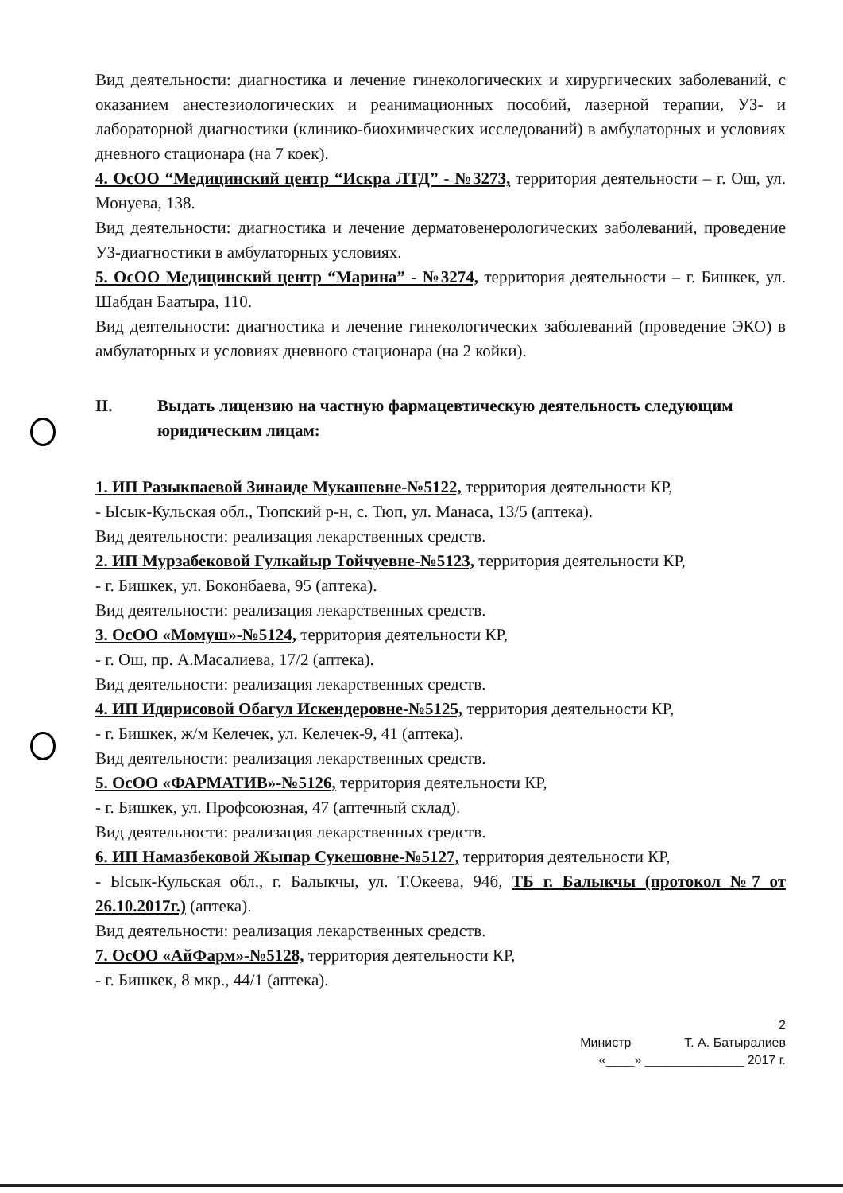Вид деятельности: диагностика и лечение гинекологических и хирургических заболеваний, с оказанием анестезиологических и реанимационных пособий, лазерной терапии, УЗ- и лабораторной диагностики (клинико-биохимических исследований) в амбулаторных и условиях дневного стационара (на 7 коек).
4. ОсОО “Медицинский центр “Искра ЛТД” - №3273, территория деятельности – г. Ош, ул. Монуева, 138.
Вид деятельности: диагностика и лечение дерматовенерологических заболеваний, проведение УЗ-диагностики в амбулаторных условиях.
5. ОсОО Медицинский центр “Марина” - №3274, территория деятельности – г. Бишкек, ул. Шабдан Баатыра, 110.
Вид деятельности: диагностика и лечение гинекологических заболеваний (проведение ЭКО) в амбулаторных и условиях дневного стационара (на 2 койки).
II. Выдать лицензию на частную фармацевтическую деятельность следующим юридическим лицам:
1. ИП Разыкпаевой Зинаиде Мукашевне-№5122, территория деятельности КР,
- Ысык-Кульская обл., Тюпский р-н, с. Тюп, ул. Манаса, 13/5 (аптека).
Вид деятельности: реализация лекарственных средств.
2. ИП Мурзабековой Гулкайыр Тойчуевне-№5123, территория деятельности КР,
- г. Бишкек, ул. Боконбаева, 95 (аптека).
Вид деятельности: реализация лекарственных средств.
3. ОсОО «Момуш»-№5124, территория деятельности КР,
- г. Ош, пр. А.Масалиева, 17/2 (аптека).
Вид деятельности: реализация лекарственных средств.
4. ИП Идирисовой Обагул Искендеровне-№5125, территория деятельности КР,
- г. Бишкек, ж/м Келечек, ул. Келечек-9, 41 (аптека).
Вид деятельности: реализация лекарственных средств.
5. ОсОО «ФАРМАТИВ»-№5126, территория деятельности КР,
- г. Бишкек, ул. Профсоюзная, 47 (аптечный склад).
Вид деятельности: реализация лекарственных средств.
6. ИП Намазбековой Жыпар Сукешовне-№5127, территория деятельности КР,
- Ысык-Кульская обл., г. Балыкчы, ул. Т.Океева, 94б, ТБ г. Балыкчы (протокол №7 от 26.10.2017г.) (аптека).
Вид деятельности: реализация лекарственных средств.
7. ОсОО «АйФарм»-№5128, территория деятельности КР,
- г. Бишкек, 8 мкр., 44/1 (аптека).
2
Министр Т. А. Батыралиев
«____» ______________ 2017 г.